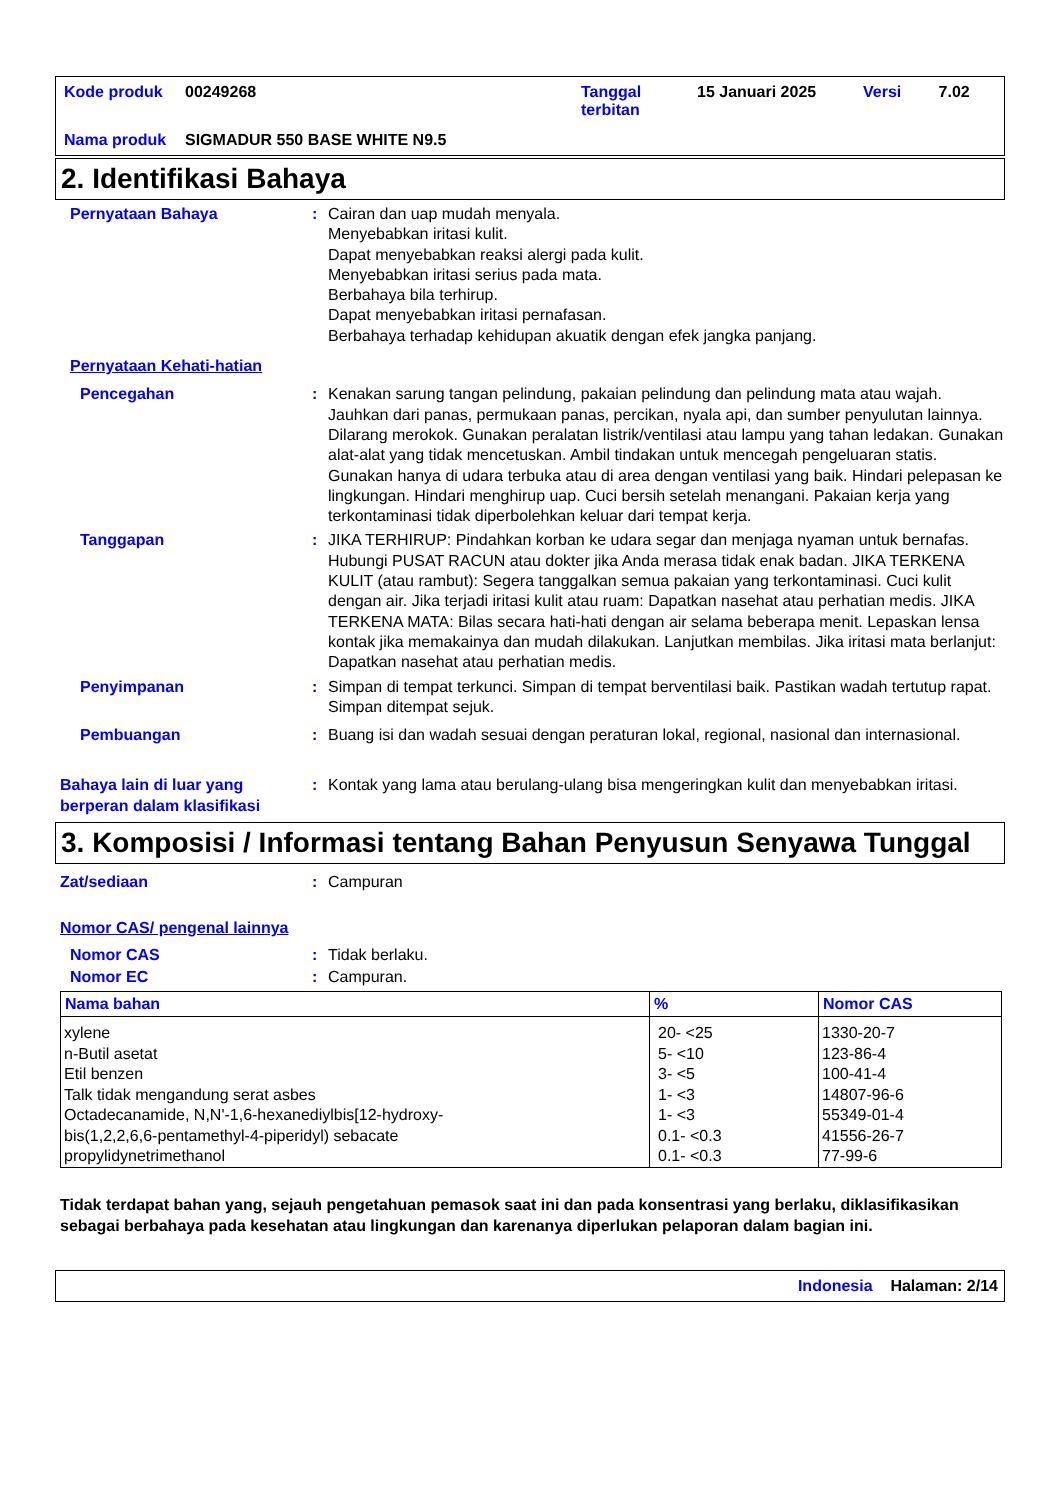| Kode produk | 00249268 | Tanggal terbitan | 15 Januari 2025 | Versi | 7.02 |
| Nama produk | SIGMADUR 550 BASE WHITE N9.5 | | | | |
2. Identifikasi Bahaya
Pernyataan Bahaya : Cairan dan uap mudah menyala.
Menyebabkan iritasi kulit.
Dapat menyebabkan reaksi alergi pada kulit.
Menyebabkan iritasi serius pada mata.
Berbahaya bila terhirup.
Dapat menyebabkan iritasi pernafasan.
Berbahaya terhadap kehidupan akuatik dengan efek jangka panjang.
Pernyataan Kehati-hatian
Pencegahan : Kenakan sarung tangan pelindung, pakaian pelindung dan pelindung mata atau wajah. Jauhkan dari panas, permukaan panas, percikan, nyala api, dan sumber penyulutan lainnya. Dilarang merokok. Gunakan peralatan listrik/ventilasi atau lampu yang tahan ledakan. Gunakan alat-alat yang tidak mencetuskan. Ambil tindakan untuk mencegah pengeluaran statis. Gunakan hanya di udara terbuka atau di area dengan ventilasi yang baik. Hindari pelepasan ke lingkungan. Hindari menghirup uap. Cuci bersih setelah menangani. Pakaian kerja yang terkontaminasi tidak diperbolehkan keluar dari tempat kerja.
Tanggapan : JIKA TERHIRUP: Pindahkan korban ke udara segar dan menjaga nyaman untuk bernafas. Hubungi PUSAT RACUN atau dokter jika Anda merasa tidak enak badan. JIKA TERKENA KULIT (atau rambut): Segera tanggalkan semua pakaian yang terkontaminasi. Cuci kulit dengan air. Jika terjadi iritasi kulit atau ruam: Dapatkan nasehat atau perhatian medis. JIKA TERKENA MATA: Bilas secara hati-hati dengan air selama beberapa menit. Lepaskan lensa kontak jika memakainya dan mudah dilakukan. Lanjutkan membilas. Jika iritasi mata berlanjut: Dapatkan nasehat atau perhatian medis.
Penyimpanan : Simpan di tempat terkunci. Simpan di tempat berventilasi baik. Pastikan wadah tertutup rapat. Simpan ditempat sejuk.
Pembuangan : Buang isi dan wadah sesuai dengan peraturan lokal, regional, nasional dan internasional.
Bahaya lain di luar yang berperan dalam klasifikasi
: Kontak yang lama atau berulang-ulang bisa mengeringkan kulit dan menyebabkan iritasi.
3. Komposisi / Informasi tentang Bahan Penyusun Senyawa Tunggal
Zat/sediaan : Campuran
Nomor CAS/ pengenal lainnya
Nomor CAS : Tidak berlaku.
Nomor EC : Campuran.
| Nama bahan | % | Nomor CAS |
| --- | --- | --- |
| xylene n-Butil asetat Etil benzen Talk tidak mengandung serat asbes Octadecanamide, N,N'-1,6-hexanediylbis[12-hydroxy- bis(1,2,2,6,6-pentamethyl-4-piperidyl) sebacate propylidynetrimethanol | 20- <25 5- <10 3- <5 1- <3 1- <3 0.1- <0.3 0.1- <0.3 | 1330-20-7 123-86-4 100-41-4 14807-96-6 55349-01-4 41556-26-7 77-99-6 |
Tidak terdapat bahan yang, sejauh pengetahuan pemasok saat ini dan pada konsentrasi yang berlaku, diklasifikasikan sebagai berbahaya pada kesehatan atau lingkungan dan karenanya diperlukan pelaporan dalam bagian ini.
Indonesia Halaman: 2/14